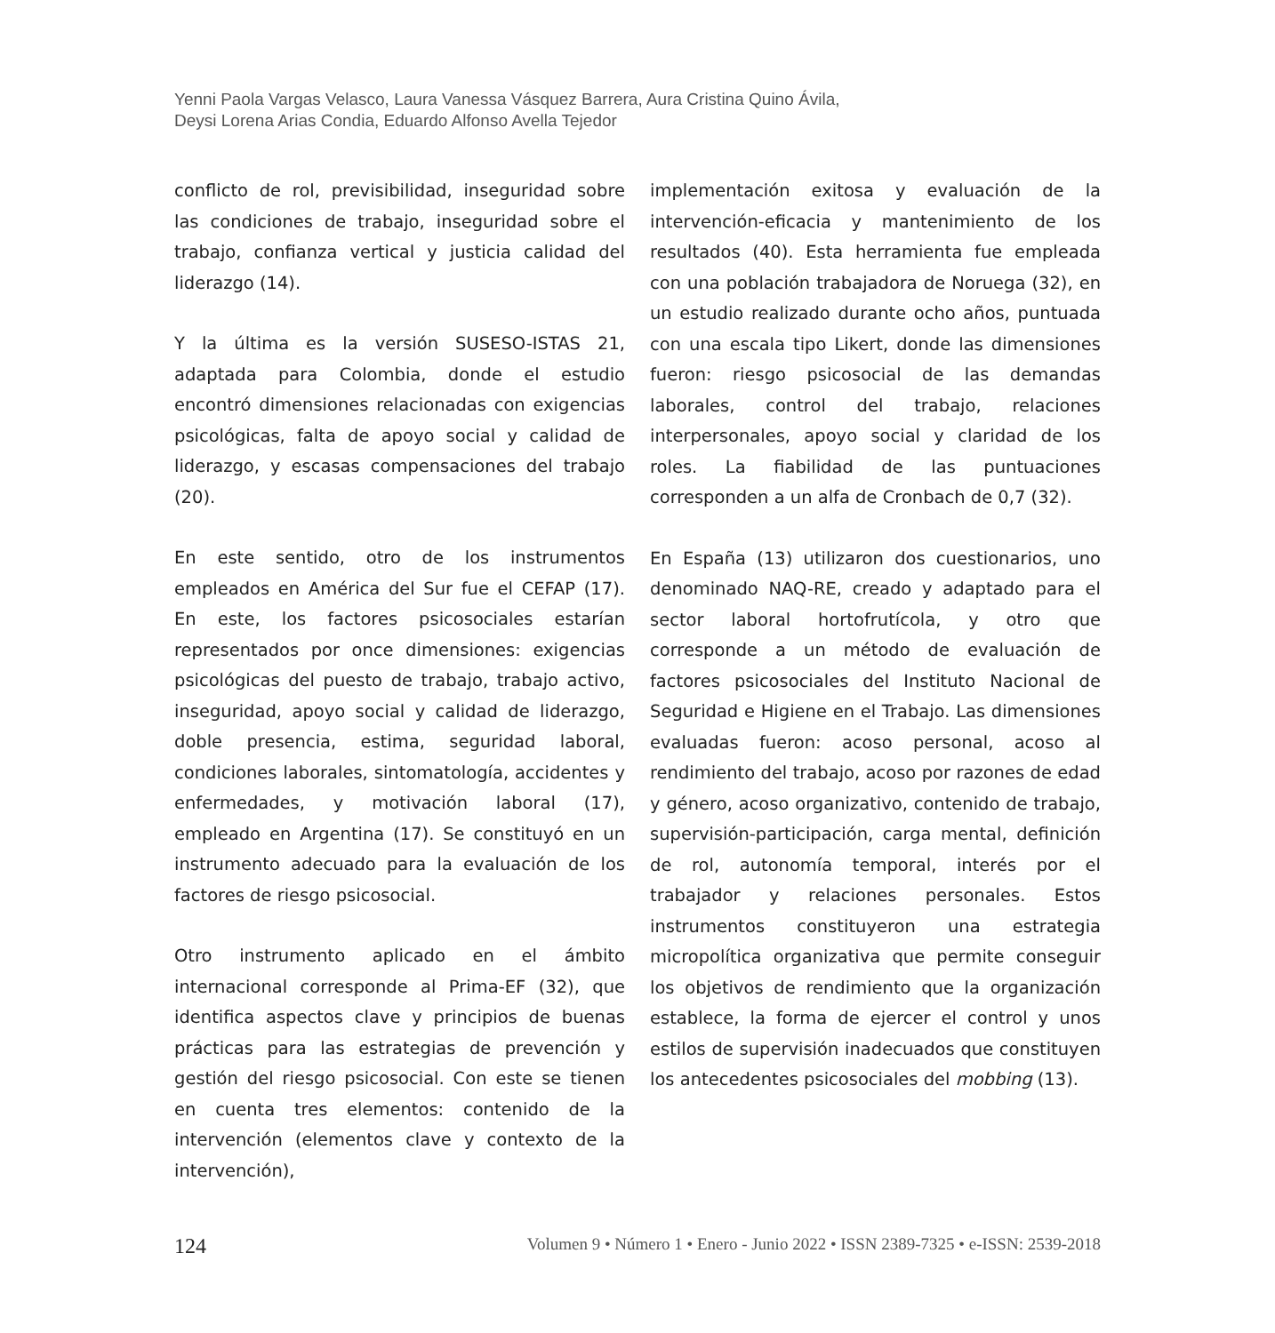Yenni Paola Vargas Velasco, Laura Vanessa Vásquez Barrera, Aura Cristina Quino Ávila,
Deysi Lorena Arias Condia, Eduardo Alfonso Avella Tejedor
conflicto de rol, previsibilidad, inseguridad sobre las condiciones de trabajo, inseguridad sobre el trabajo, confianza vertical y justicia calidad del liderazgo (14).
Y la última es la versión SUSESO-ISTAS 21, adaptada para Colombia, donde el estudio encontró dimensiones relacionadas con exigencias psicológicas, falta de apoyo social y calidad de liderazgo, y escasas compensaciones del trabajo (20).
En este sentido, otro de los instrumentos empleados en América del Sur fue el CEFAP (17). En este, los factores psicosociales estarían representados por once dimensiones: exigencias psicológicas del puesto de trabajo, trabajo activo, inseguridad, apoyo social y calidad de liderazgo, doble presencia, estima, seguridad laboral, condiciones laborales, sintomatología, accidentes y enfermedades, y motivación laboral (17), empleado en Argentina (17). Se constituyó en un instrumento adecuado para la evaluación de los factores de riesgo psicosocial.
Otro instrumento aplicado en el ámbito internacional corresponde al Prima-EF (32), que identifica aspectos clave y principios de buenas prácticas para las estrategias de prevención y gestión del riesgo psicosocial. Con este se tienen en cuenta tres elementos: contenido de la intervención (elementos clave y contexto de la intervención),
implementación exitosa y evaluación de la intervención-eficacia y mantenimiento de los resultados (40). Esta herramienta fue empleada con una población trabajadora de Noruega (32), en un estudio realizado durante ocho años, puntuada con una escala tipo Likert, donde las dimensiones fueron: riesgo psicosocial de las demandas laborales, control del trabajo, relaciones interpersonales, apoyo social y claridad de los roles. La fiabilidad de las puntuaciones corresponden a un alfa de Cronbach de 0,7 (32).
En España (13) utilizaron dos cuestionarios, uno denominado NAQ-RE, creado y adaptado para el sector laboral hortofrutícola, y otro que corresponde a un método de evaluación de factores psicosociales del Instituto Nacional de Seguridad e Higiene en el Trabajo. Las dimensiones evaluadas fueron: acoso personal, acoso al rendimiento del trabajo, acoso por razones de edad y género, acoso organizativo, contenido de trabajo, supervisión-participación, carga mental, definición de rol, autonomía temporal, interés por el trabajador y relaciones personales. Estos instrumentos constituyeron una estrategia micropolítica organizativa que permite conseguir los objetivos de rendimiento que la organización establece, la forma de ejercer el control y unos estilos de supervisión inadecuados que constituyen los antecedentes psicosociales del mobbing (13).
124 Volumen 9 • Número 1 • Enero - Junio 2022 • ISSN 2389-7325 • e-ISSN: 2539-2018